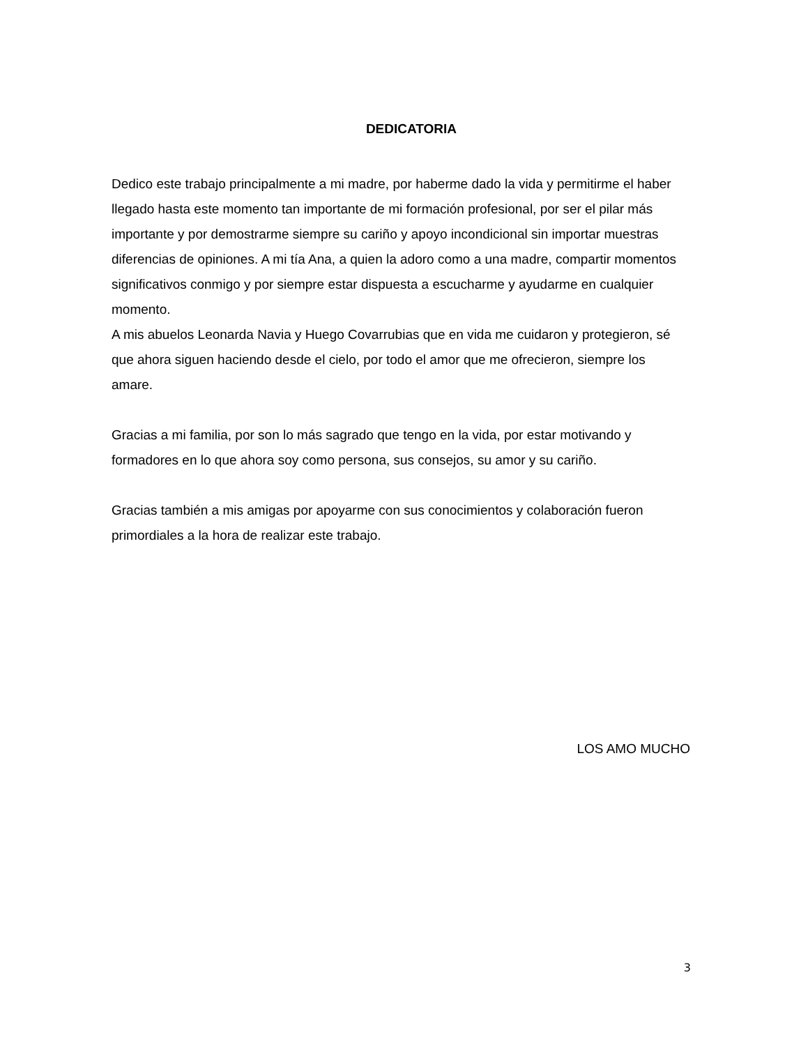DEDICATORIA
Dedico este trabajo principalmente a mi madre, por haberme dado la vida y permitirme el haber llegado hasta este momento tan importante de mi formación profesional, por ser el pilar más importante y por demostrarme siempre su cariño y apoyo incondicional sin importar muestras diferencias de opiniones. A mi tía Ana, a quien la adoro como a una madre, compartir momentos significativos conmigo y por siempre estar dispuesta a escucharme y ayudarme en cualquier momento.
A mis abuelos Leonarda Navia y Huego Covarrubias que en vida me cuidaron y protegieron, sé que ahora siguen haciendo desde el cielo, por todo el amor que me ofrecieron, siempre los amare.
Gracias a mi familia, por son lo más sagrado que tengo en la vida, por estar motivando y formadores en lo que ahora soy como persona, sus consejos, su amor y su cariño.
Gracias también a mis amigas por apoyarme con sus conocimientos y colaboración fueron primordiales a la hora de realizar este trabajo.
LOS AMO MUCHO
3